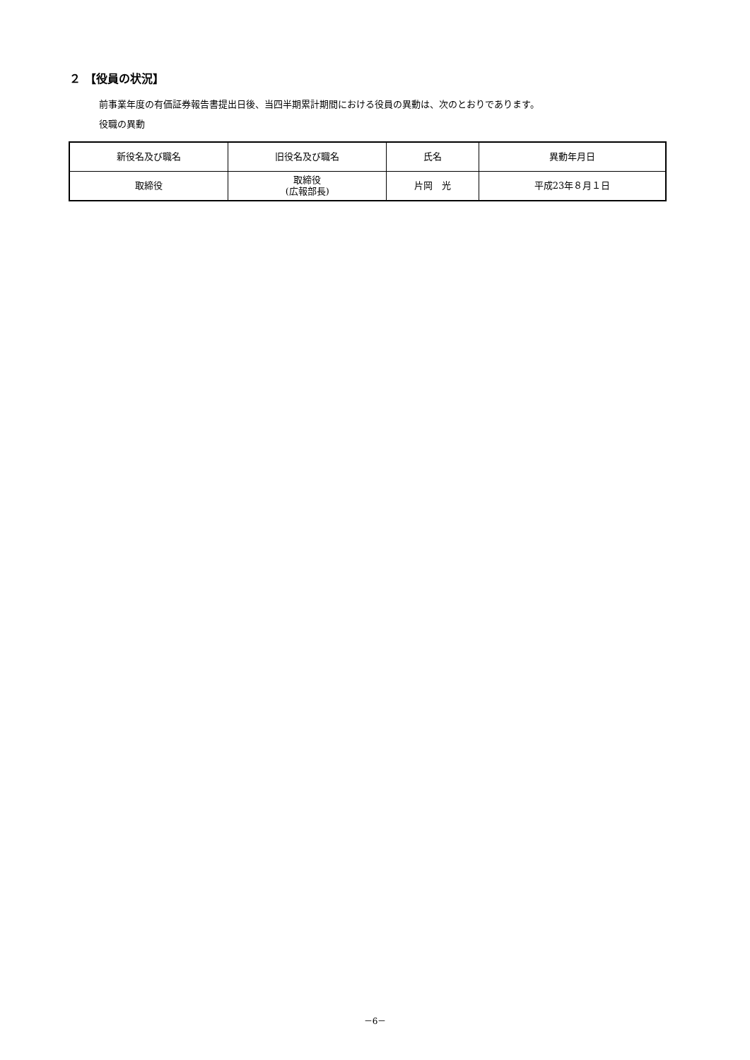２ 【役員の状況】
前事業年度の有価証券報告書提出日後、当四半期累計期間における役員の異動は、次のとおりであります。
役職の異動
| 新役名及び職名 | 旧役名及び職名 | 氏名 | 異動年月日 |
| --- | --- | --- | --- |
| 取締役 | 取締役 (広報部長) | 片岡 光 | 平成23年８月１日 |
－6－